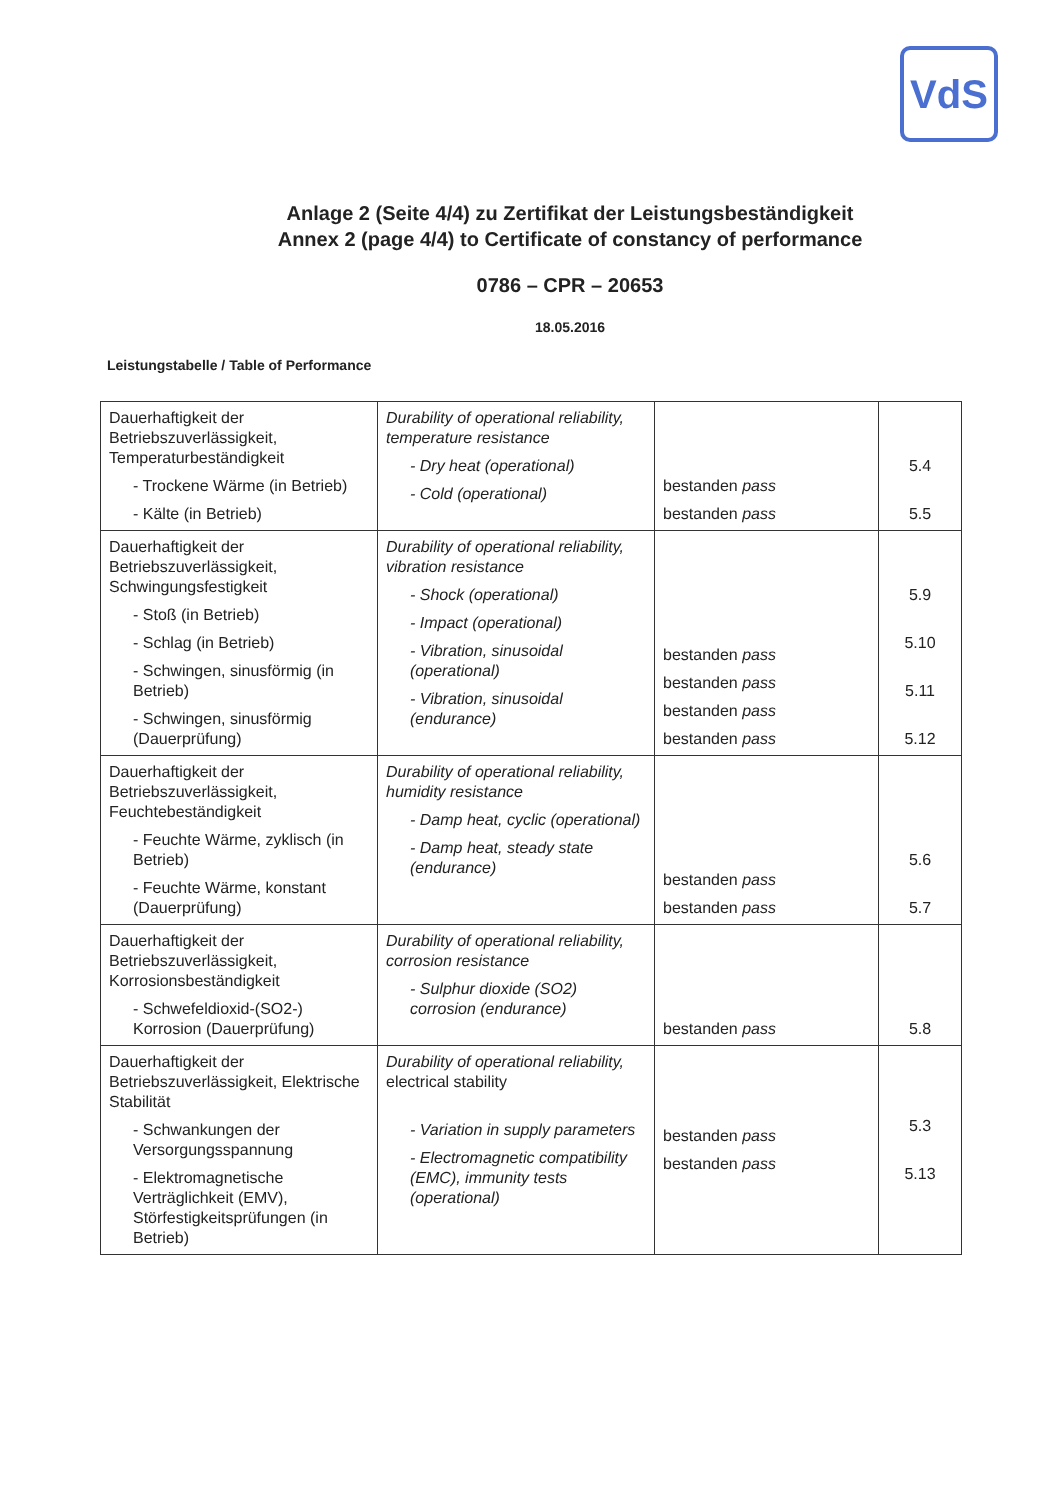VdS
Anlage 2 (Seite 4/4) zu Zertifikat der Leistungsbeständigkeit
Annex 2 (page 4/4) to Certificate of constancy of performance
0786 – CPR – 20653
18.05.2016
Leistungstabelle / Table of Performance
| Dauerhaftigkeit der Betriebszuverlässigkeit, Temperaturbeständigkeit - Trockene Wärme (in Betrieb) - Kälte (in Betrieb) | Durability of operational reliability, temperature resistance - Dry heat (operational) - Cold (operational) | bestanden pass bestanden pass | 5.4 5.5 |
| Dauerhaftigkeit der Betriebszuverlässigkeit, Schwingungsfestigkeit - Stoß (in Betrieb) - Schlag (in Betrieb) - Schwingen, sinusförmig (in Betrieb) - Schwingen, sinusförmig (Dauerprüfung) | Durability of operational reliability, vibration resistance - Shock (operational) - Impact (operational) - Vibration, sinusoidal (operational) - Vibration, sinusoidal (endurance) | bestanden pass bestanden pass bestanden pass bestanden pass | 5.9 5.10 5.11 5.12 |
| Dauerhaftigkeit der Betriebszuverlässigkeit, Feuchtebeständigkeit - Feuchte Wärme, zyklisch (in Betrieb) - Feuchte Wärme, konstant (Dauerprüfung) | Durability of operational reliability, humidity resistance - Damp heat, cyclic (operational) - Damp heat, steady state (endurance) | bestanden pass bestanden pass | 5.6 5.7 |
| Dauerhaftigkeit der Betriebszuverlässigkeit, Korrosionsbeständigkeit - Schwefeldioxid-(SO2-) Korrosion (Dauerprüfung) | Durability of operational reliability, corrosion resistance - Sulphur dioxide (SO2) corrosion (endurance) | bestanden pass | 5.8 |
| Dauerhaftigkeit der Betriebszuverlässigkeit, Elektrische Stabilität - Schwankungen der Versorgungsspannung - Elektromagnetische Verträglichkeit (EMV), Störfestigkeitsprüfungen (in Betrieb) | Durability of operational reliability, electrical stability - Variation in supply parameters - Electromagnetic compatibility (EMC), immunity tests (operational) | bestanden pass bestanden pass | 5.3 5.13 |